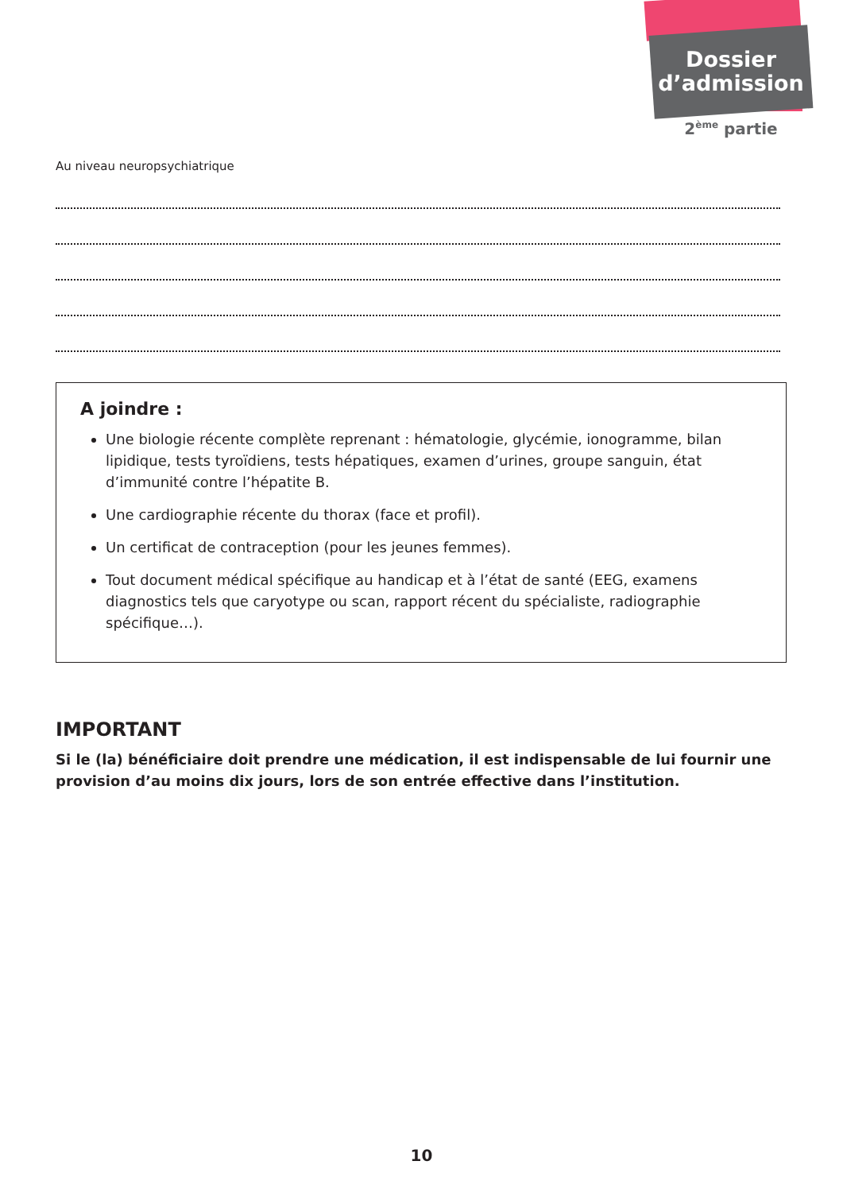Dossier
d’admission
2<sup>ème</sup> partie
Au niveau neuropsychiatrique
A joindre :
Une biologie récente complète reprenant : hématologie, glycémie, ionogramme, bilan lipidique, tests tyroïdiens, tests hépatiques, examen d’urines, groupe sanguin, état d’immunité contre l’hépatite B.
Une cardiographie récente du thorax (face et profil).
Un certificat de contraception (pour les jeunes femmes).
Tout document médical spécifique au handicap et à l’état de santé (EEG, examens diagnostics tels que caryotype ou scan, rapport récent du spécialiste, radiographie spécifique…).
IMPORTANT
Si le (la) bénéficiaire doit prendre une médication, il est indispensable de lui fournir une provision d’au moins dix jours, lors de son entrée effective dans l’institution.
10